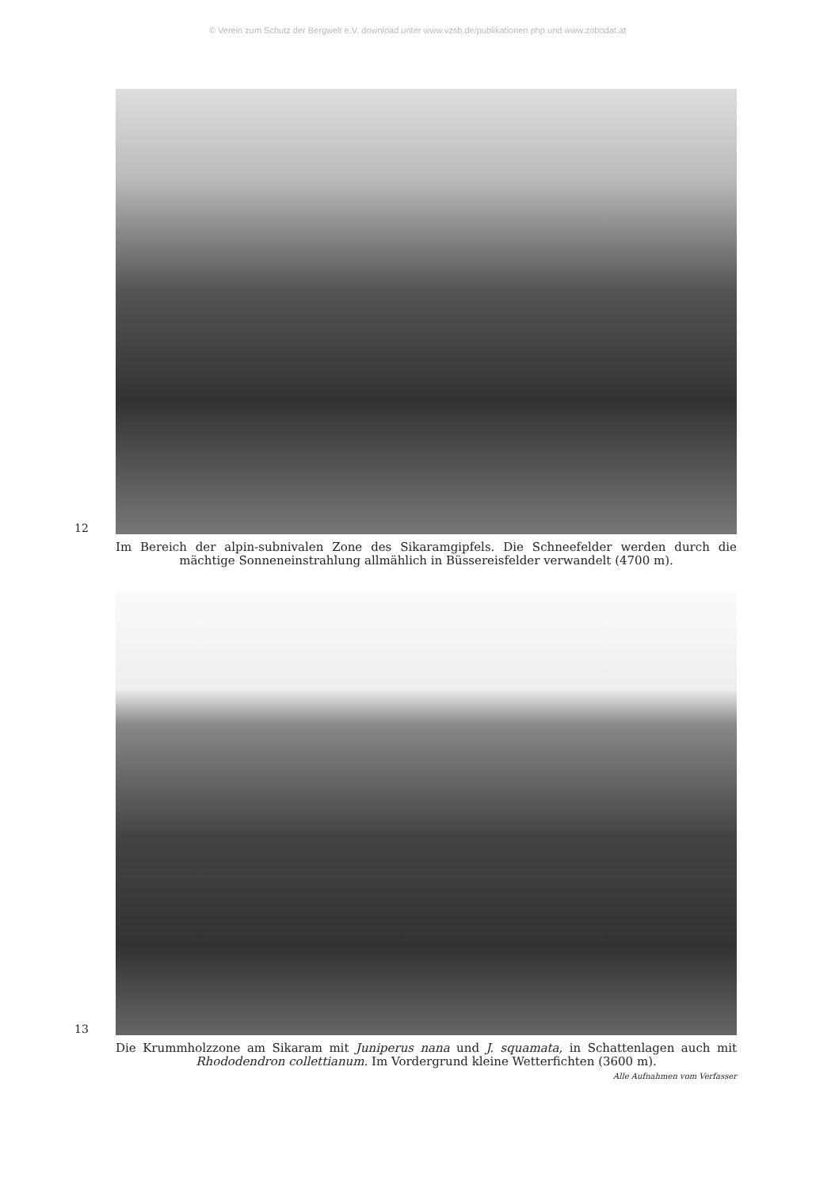© Verein zum Schutz der Bergwelt e.V. download unter www.vzsb.de/publikationen.php und www.zobodat.at
12
Im Bereich der alpin-subnivalen Zone des Sikaramgipfels. Die Schneefelder werden durch die mächtige Sonneneinstrahlung allmählich in Büssereisfelder verwandelt (4700 m).
13
Die Krummholzzone am Sikaram mit Juniperus nana und J. squamata, in Schattenlagen auch mit Rhododendron collettianum. Im Vordergrund kleine Wetterfichten (3600 m).
Alle Aufnahmen vom Verfasser